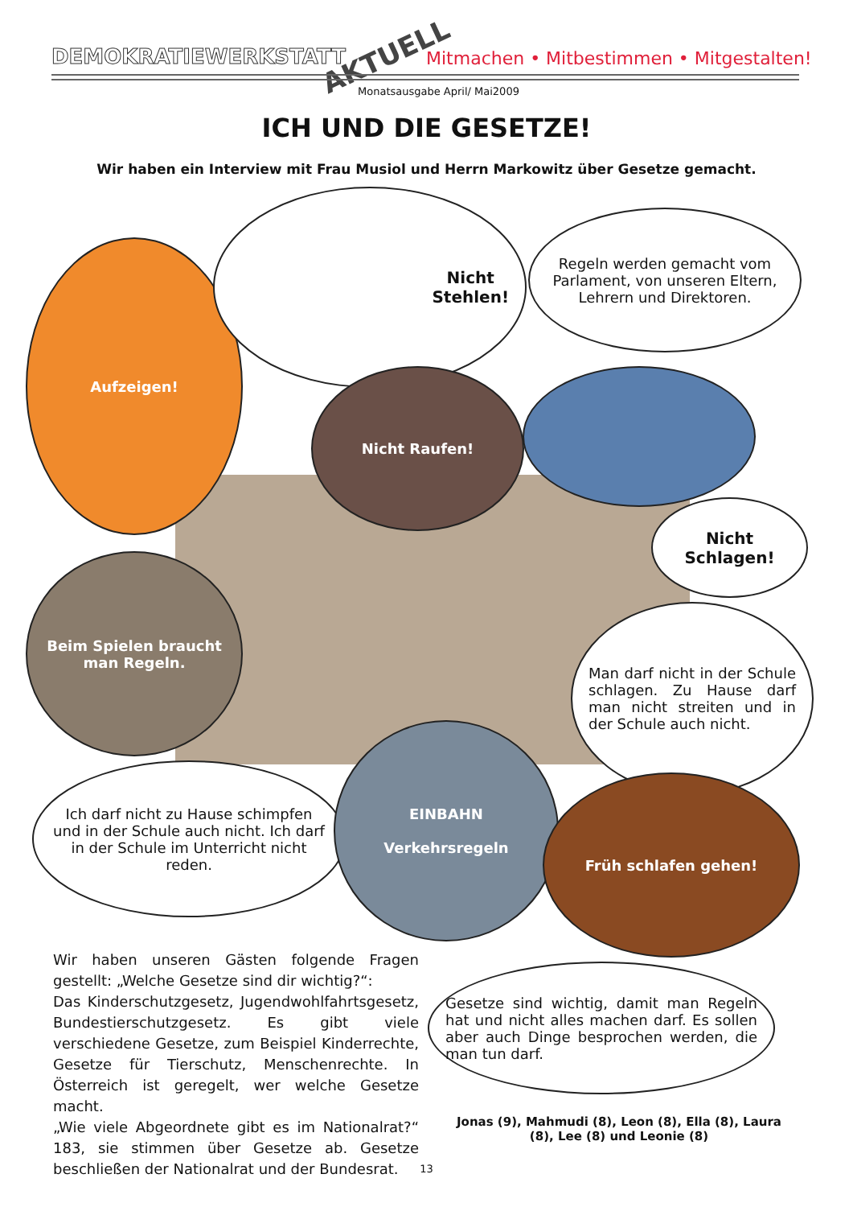DEMOKRATIEWERKSTATT AKTUELL
Mitmachen • Mitbestimmen • Mitgestalten!
Monatsausgabe April/ Mai2009
ICH UND DIE GESETZE!
Wir haben ein Interview mit Frau Musiol und Herrn Markowitz über Gesetze gemacht.
Aufzeigen!
Nicht
Stehlen!
Regeln werden gemacht vom Parlament, von unseren Eltern, Lehrern und Direktoren.
Nicht Raufen!
Nicht
Schlagen!
Beim Spielen braucht man Regeln.
Man darf nicht in der Schule schlagen. Zu Hause darf man nicht streiten und in der Schule auch nicht.
Ich darf nicht zu Hause schimpfen und in der Schule auch nicht. Ich darf in der Schule im Unterricht nicht reden.
EINBAHN
Verkehrsregeln
Früh schlafen gehen!
Gesetze sind wichtig, damit man Regeln hat und nicht alles machen darf. Es sollen aber auch Dinge besprochen werden, die man tun darf.
Wir haben unseren Gästen folgende Fragen gestellt: „Welche Gesetze sind dir wichtig?“:
Das Kinderschutzgesetz, Jugendwohlfahrtsgesetz, Bundestierschutzgesetz. Es gibt viele verschiedene Gesetze, zum Beispiel Kinderrechte, Gesetze für Tierschutz, Menschenrechte. In Österreich ist geregelt, wer welche Gesetze macht.
„Wie viele Abgeordnete gibt es im Nationalrat?“ 183, sie stimmen über Gesetze ab. Gesetze beschließen der Nationalrat und der Bundesrat.
Jonas (9), Mahmudi (8), Leon (8), Ella (8), Laura (8), Lee (8) und Leonie (8)
13